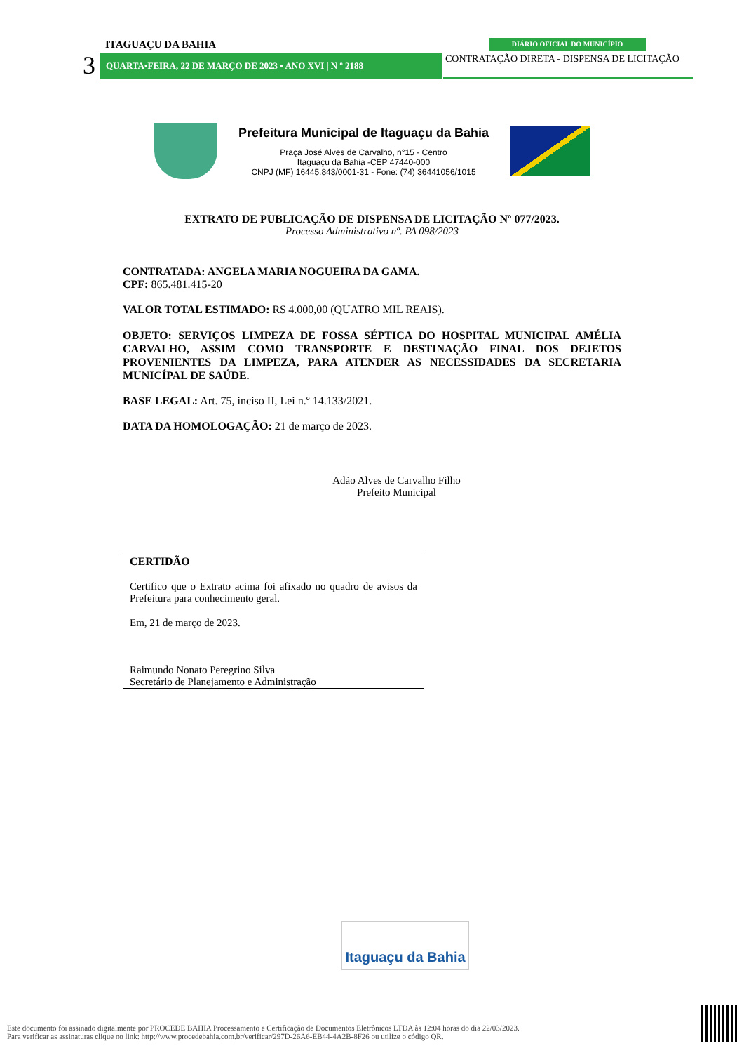ITAGUAÇU DA BAHIA
3 QUARTA•FEIRA, 22 DE MARÇO DE 2023 • ANO XVI | N º 2188
DIÁRIO OFICIAL DO MUNICÍPIO
CONTRATAÇÃO DIRETA - DISPENSA DE LICITAÇÃO
Prefeitura Municipal de Itaguaçu da Bahia
Praça José Alves de Carvalho, n°15 - Centro
Itaguaçu da Bahia -CEP 47440-000
CNPJ (MF) 16445.843/0001-31 - Fone: (74) 36441056/1015
EXTRATO DE PUBLICAÇÃO DE DISPENSA DE LICITAÇÃO Nº 077/2023.
Processo Administrativo nº. PA 098/2023
CONTRATADA: ANGELA MARIA NOGUEIRA DA GAMA.
CPF: 865.481.415-20
VALOR TOTAL ESTIMADO: R$ 4.000,00 (QUATRO MIL REAIS).
OBJETO: SERVIÇOS LIMPEZA DE FOSSA SÉPTICA DO HOSPITAL MUNICIPAL AMÉLIA CARVALHO, ASSIM COMO TRANSPORTE E DESTINAÇÃO FINAL DOS DEJETOS PROVENIENTES DA LIMPEZA, PARA ATENDER AS NECESSIDADES DA SECRETARIA MUNICÍPAL DE SAÚDE.
BASE LEGAL: Art. 75, inciso II, Lei n.º 14.133/2021.
DATA DA HOMOLOGAÇÃO: 21 de março de 2023.
Adão Alves de Carvalho Filho
Prefeito Municipal
CERTIDÃO
Certifico que o Extrato acima foi afixado no quadro de avisos da Prefeitura para conhecimento geral.
Em, 21 de março de 2023.
Raimundo Nonato Peregrino Silva
Secretário de Planejamento e Administração
Itaguaçu da Bahia
Este documento foi assinado digitalmente por PROCEDE BAHIA Processamento e Certificação de Documentos Eletrônicos LTDA às 12:04 horas do dia 22/03/2023.
Para verificar as assinaturas clique no link: http://www.procedebahia.com.br/verificar/297D-26A6-EB44-4A2B-8F26 ou utilize o código QR.